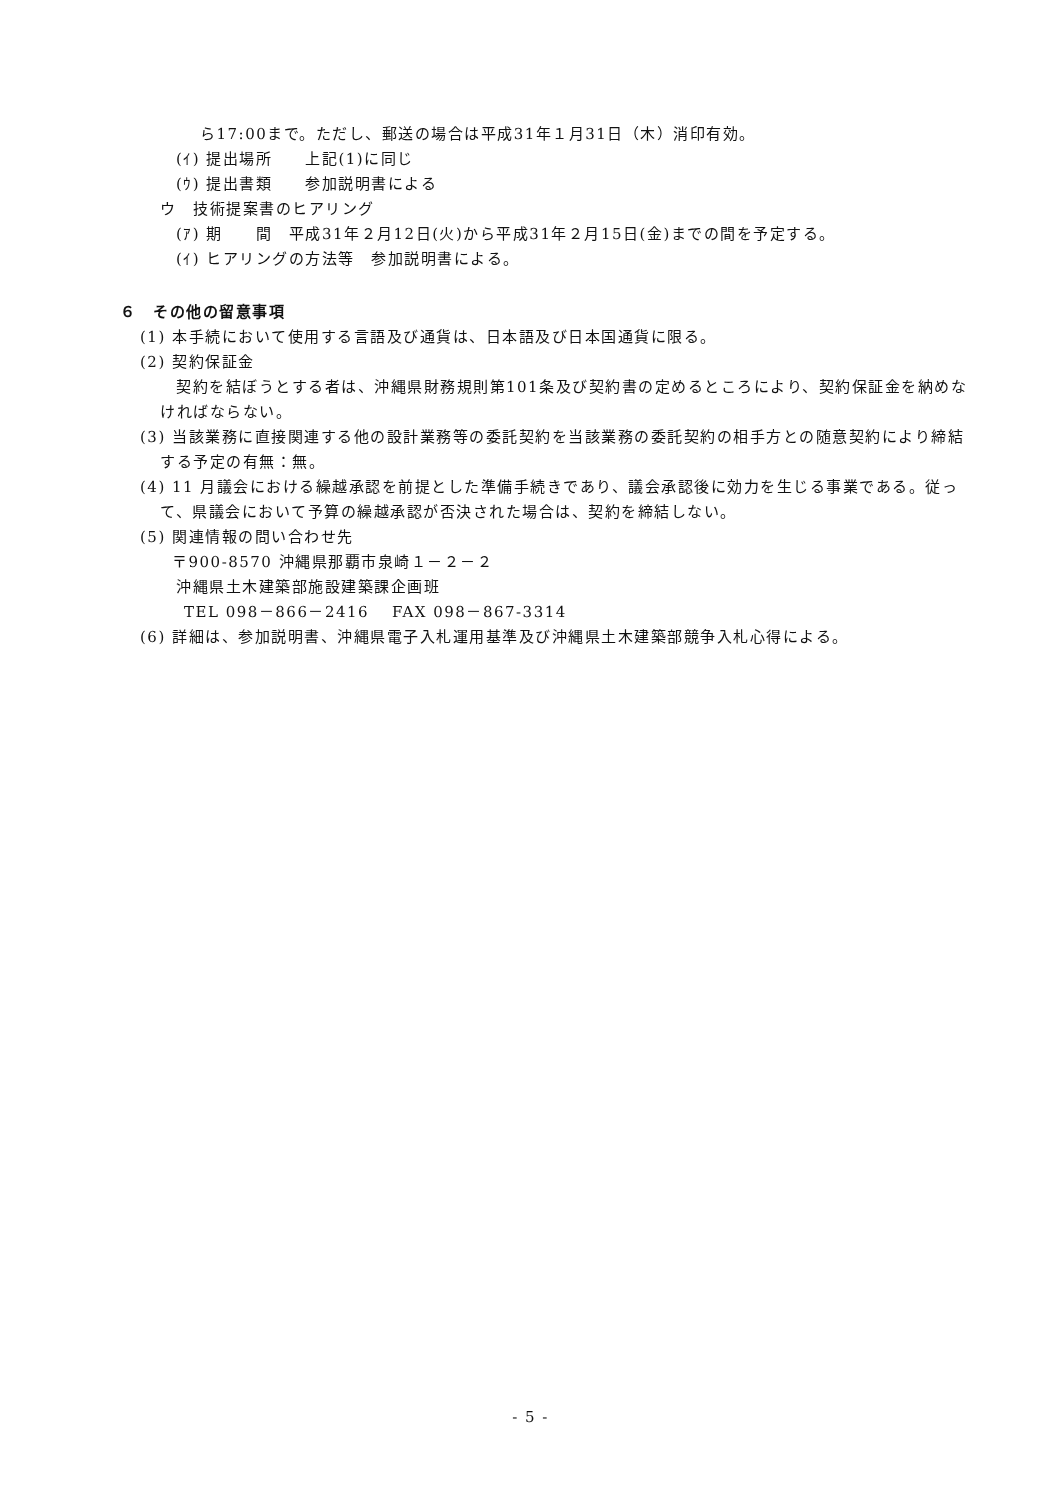ら17:00まで。ただし、郵送の場合は平成31年１月31日（木）消印有効。
(ｲ) 提出場所　　上記(1)に同じ
(ｳ) 提出書類　　参加説明書による
ウ　技術提案書のヒアリング
(ｱ) 期　　間　平成31年２月12日(火)から平成31年２月15日(金)までの間を予定する。
(ｲ) ヒアリングの方法等　参加説明書による。
６　その他の留意事項
(1) 本手続において使用する言語及び通貨は、日本語及び日本国通貨に限る。
(2) 契約保証金
契約を結ぼうとする者は、沖縄県財務規則第101条及び契約書の定めるところにより、契約保証金を納めなければならない。
(3) 当該業務に直接関連する他の設計業務等の委託契約を当該業務の委託契約の相手方との随意契約により締結する予定の有無：無。
(4) 11 月議会における繰越承認を前提とした準備手続きであり、議会承認後に効力を生じる事業である。従って、県議会において予算の繰越承認が否決された場合は、契約を締結しない。
(5) 関連情報の問い合わせ先
〒900-8570 沖縄県那覇市泉崎１－２－２
沖縄県土木建築部施設建築課企画班
TEL 098－866－2416　 FAX 098－867-3314
(6) 詳細は、参加説明書、沖縄県電子入札運用基準及び沖縄県土木建築部競争入札心得による。
- 5 -